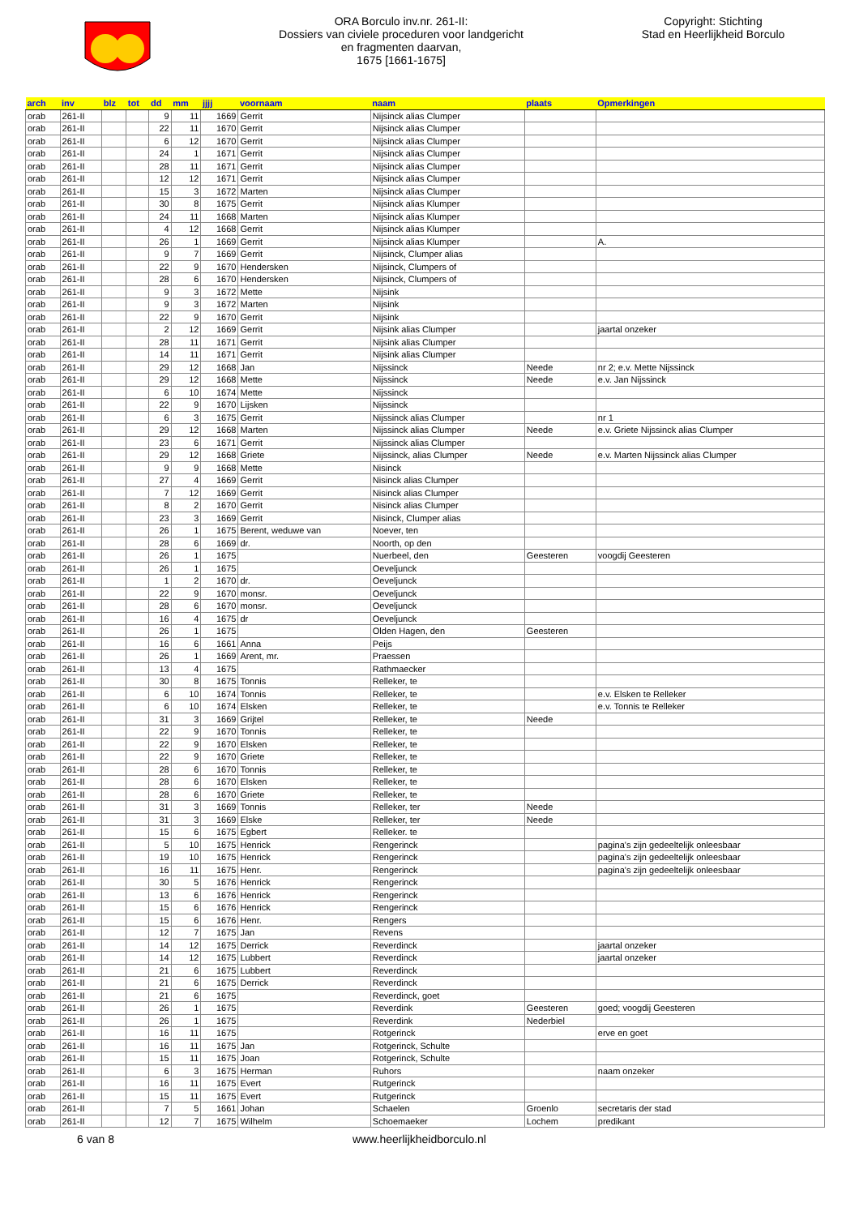ORA Borculo inv.nr. 261-II:
Dossiers van civiele proceduren voor landgericht
en fragmenten daarvan,
1675 [1661-1675]
Copyright: Stichting
Stad en Heerlijkheid Borculo
| arch | inv | blz | tot | dd | mm | jjjj | voornaam | naam | plaats | Opmerkingen |
| --- | --- | --- | --- | --- | --- | --- | --- | --- | --- | --- |
| orab | 261-II | | | 9 | 11 | 1669 | Gerrit | Nijsinck alias Clumper | | |
| orab | 261-II | | | 22 | 11 | 1670 | Gerrit | Nijsinck alias Clumper | | |
| orab | 261-II | | | 6 | 12 | 1670 | Gerrit | Nijsinck alias Clumper | | |
| orab | 261-II | | | 24 | 1 | 1671 | Gerrit | Nijsinck alias Clumper | | |
| orab | 261-II | | | 28 | 11 | 1671 | Gerrit | Nijsinck alias Clumper | | |
| orab | 261-II | | | 12 | 12 | 1671 | Gerrit | Nijsinck alias Clumper | | |
| orab | 261-II | | | 15 | 3 | 1672 | Marten | Nijsinck alias Clumper | | |
| orab | 261-II | | | 30 | 8 | 1675 | Gerrit | Nijsinck alias Klumper | | |
| orab | 261-II | | | 24 | 11 | 1668 | Marten | Nijsinck alias Klumper | | |
| orab | 261-II | | | 4 | 12 | 1668 | Gerrit | Nijsinck alias Klumper | | |
| orab | 261-II | | | 26 | 1 | 1669 | Gerrit | Nijsinck alias Klumper | | A. |
| orab | 261-II | | | 9 | 7 | 1669 | Gerrit | Nijsinck, Clumper alias | | |
| orab | 261-II | | | 22 | 9 | 1670 | Hendersken | Nijsinck, Clumpers of | | |
| orab | 261-II | | | 28 | 6 | 1670 | Hendersken | Nijsinck, Clumpers of | | |
| orab | 261-II | | | 9 | 3 | 1672 | Mette | Nijsink | | |
| orab | 261-II | | | 9 | 3 | 1672 | Marten | Nijsink | | |
| orab | 261-II | | | 22 | 9 | 1670 | Gerrit | Nijsink | | |
| orab | 261-II | | | 2 | 12 | 1669 | Gerrit | Nijsink alias Clumper | | jaartal onzeker |
| orab | 261-II | | | 28 | 11 | 1671 | Gerrit | Nijsink alias Clumper | | |
| orab | 261-II | | | 14 | 11 | 1671 | Gerrit | Nijsink alias Clumper | | |
| orab | 261-II | | | 29 | 12 | 1668 | Jan | Nijssinck | Neede | nr 2; e.v. Mette Nijssinck |
| orab | 261-II | | | 29 | 12 | 1668 | Mette | Nijssinck | Neede | e.v. Jan Nijssinck |
| orab | 261-II | | | 6 | 10 | 1674 | Mette | Nijssinck | | |
| orab | 261-II | | | 22 | 9 | 1670 | Lijsken | Nijssinck | | |
| orab | 261-II | | | 6 | 3 | 1675 | Gerrit | Nijssinck alias Clumper | | nr 1 |
| orab | 261-II | | | 29 | 12 | 1668 | Marten | Nijssinck alias Clumper | Neede | e.v. Griete Nijssinck alias Clumper |
| orab | 261-II | | | 23 | 6 | 1671 | Gerrit | Nijssinck alias Clumper | | |
| orab | 261-II | | | 29 | 12 | 1668 | Griete | Nijssinck, alias Clumper | Neede | e.v. Marten Nijssinck alias Clumper |
| orab | 261-II | | | 9 | 9 | 1668 | Mette | Nisinck | | |
| orab | 261-II | | | 27 | 4 | 1669 | Gerrit | Nisinck alias Clumper | | |
| orab | 261-II | | | 7 | 12 | 1669 | Gerrit | Nisinck alias Clumper | | |
| orab | 261-II | | | 8 | 2 | 1670 | Gerrit | Nisinck alias Clumper | | |
| orab | 261-II | | | 23 | 3 | 1669 | Gerrit | Nisinck, Clumper alias | | |
| orab | 261-II | | | 26 | 1 | 1675 | Berent, weduwe van | Noever, ten | | |
| orab | 261-II | | | 28 | 6 | 1669 | dr. | Noorth, op den | | |
| orab | 261-II | | | 26 | 1 | 1675 | | Nuerbeel, den | Geesteren | voogdij Geesteren |
| orab | 261-II | | | 26 | 1 | 1675 | | Oeveljunck | | |
| orab | 261-II | | | 1 | 2 | 1670 | dr. | Oeveljunck | | |
| orab | 261-II | | | 22 | 9 | 1670 | monsr. | Oeveljunck | | |
| orab | 261-II | | | 28 | 6 | 1670 | monsr. | Oeveljunck | | |
| orab | 261-II | | | 16 | 4 | 1675 | dr | Oeveljunck | | |
| orab | 261-II | | | 26 | 1 | 1675 | | Olden Hagen, den | Geesteren | |
| orab | 261-II | | | 16 | 6 | 1661 | Anna | Peijs | | |
| orab | 261-II | | | 26 | 1 | 1669 | Arent, mr. | Praessen | | |
| orab | 261-II | | | 13 | 4 | 1675 | | Rathmaecker | | |
| orab | 261-II | | | 30 | 8 | 1675 | Tonnis | Relleker, te | | |
| orab | 261-II | | | 6 | 10 | 1674 | Tonnis | Relleker, te | | e.v. Elsken te Relleker |
| orab | 261-II | | | 6 | 10 | 1674 | Elsken | Relleker, te | | e.v. Tonnis te Relleker |
| orab | 261-II | | | 31 | 3 | 1669 | Grijtel | Relleker, te | Neede | |
| orab | 261-II | | | 22 | 9 | 1670 | Tonnis | Relleker, te | | |
| orab | 261-II | | | 22 | 9 | 1670 | Elsken | Relleker, te | | |
| orab | 261-II | | | 22 | 9 | 1670 | Griete | Relleker, te | | |
| orab | 261-II | | | 28 | 6 | 1670 | Tonnis | Relleker, te | | |
| orab | 261-II | | | 28 | 6 | 1670 | Elsken | Relleker, te | | |
| orab | 261-II | | | 28 | 6 | 1670 | Griete | Relleker, te | | |
| orab | 261-II | | | 31 | 3 | 1669 | Tonnis | Relleker, ter | Neede | |
| orab | 261-II | | | 31 | 3 | 1669 | Elske | Relleker, ter | Neede | |
| orab | 261-II | | | 15 | 6 | 1675 | Egbert | Relleker. te | | |
| orab | 261-II | | | 5 | 10 | 1675 | Henrick | Rengerinck | | pagina's zijn gedeeltelijk onleesbaar |
| orab | 261-II | | | 19 | 10 | 1675 | Henrick | Rengerinck | | pagina's zijn gedeeltelijk onleesbaar |
| orab | 261-II | | | 16 | 11 | 1675 | Henr. | Rengerinck | | pagina's zijn gedeeltelijk onleesbaar |
| orab | 261-II | | | 30 | 5 | 1676 | Henrick | Rengerinck | | |
| orab | 261-II | | | 13 | 6 | 1676 | Henrick | Rengerinck | | |
| orab | 261-II | | | 15 | 6 | 1676 | Henrick | Rengerinck | | |
| orab | 261-II | | | 15 | 6 | 1676 | Henr. | Rengers | | |
| orab | 261-II | | | 12 | 7 | 1675 | Jan | Revens | | |
| orab | 261-II | | | 14 | 12 | 1675 | Derrick | Reverdinck | | jaartal onzeker |
| orab | 261-II | | | 14 | 12 | 1675 | Lubbert | Reverdinck | | jaartal onzeker |
| orab | 261-II | | | 21 | 6 | 1675 | Lubbert | Reverdinck | | |
| orab | 261-II | | | 21 | 6 | 1675 | Derrick | Reverdinck | | |
| orab | 261-II | | | 21 | 6 | 1675 | | Reverdinck, goet | | |
| orab | 261-II | | | 26 | 1 | 1675 | | Reverdink | Geesteren | goed; voogdij Geesteren |
| orab | 261-II | | | 26 | 1 | 1675 | | Reverdink | Nederbiel | |
| orab | 261-II | | | 16 | 11 | 1675 | | Rotgerinck | | erve en goet |
| orab | 261-II | | | 16 | 11 | 1675 | Jan | Rotgerinck, Schulte | | |
| orab | 261-II | | | 15 | 11 | 1675 | Joan | Rotgerinck, Schulte | | |
| orab | 261-II | | | 6 | 3 | 1675 | Herman | Ruhors | | naam onzeker |
| orab | 261-II | | | 16 | 11 | 1675 | Evert | Rutgerinck | | |
| orab | 261-II | | | 15 | 11 | 1675 | Evert | Rutgerinck | | |
| orab | 261-II | | | 7 | 5 | 1661 | Johan | Schaelen | Groenlo | secretaris der stad |
| orab | 261-II | | | 12 | 7 | 1675 | Wilhelm | Schoemaeker | Lochem | predikant |
6 van 8 www.heerlijkheidborculo.nl